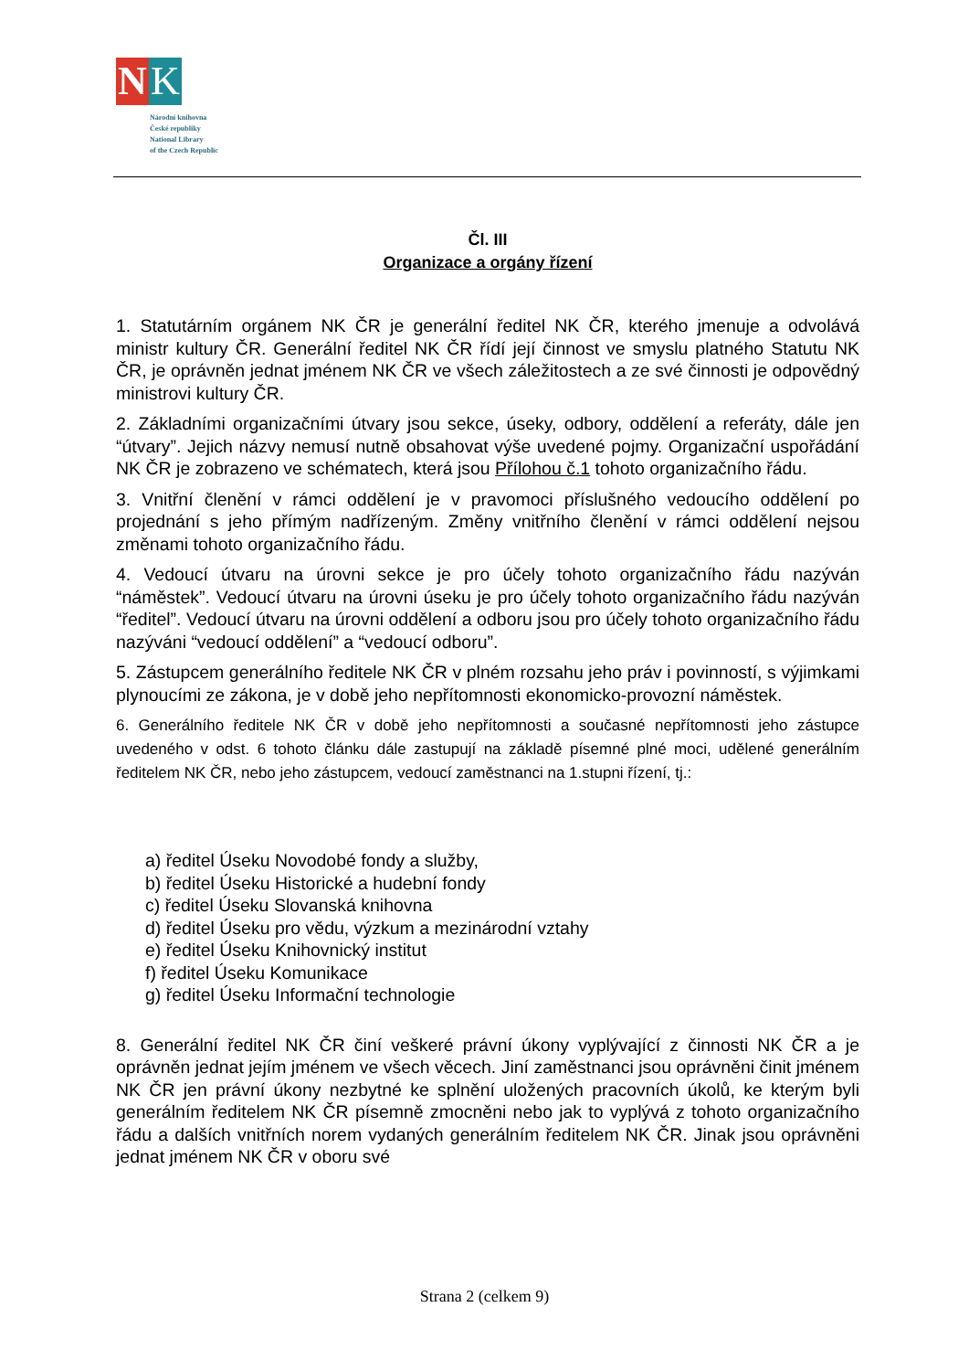N K
Národní knihovna
České republiky
National Library
of the Czech Republic
Čl. III
Organizace a orgány řízení
1. Statutárním orgánem NK ČR je generální ředitel NK ČR, kterého jmenuje a odvolává ministr kultury ČR. Generální ředitel NK ČR řídí její činnost ve smyslu platného Statutu NK ČR, je oprávněn jednat jménem NK ČR ve všech záležitostech a ze své činnosti je odpovědný ministrovi kultury ČR.
2. Základními organizačními útvary jsou sekce, úseky, odbory, oddělení a referáty, dále jen “útvary”. Jejich názvy nemusí nutně obsahovat výše uvedené pojmy. Organizační uspořádání NK ČR je zobrazeno ve schématech, která jsou Přílohou č.1 tohoto organizačního řádu.
3. Vnitřní členění v rámci oddělení je v pravomoci příslušného vedoucího oddělení po projednání s jeho přímým nadřízeným. Změny vnitřního členění v rámci oddělení nejsou změnami tohoto organizačního řádu.
4. Vedoucí útvaru na úrovni sekce je pro účely tohoto organizačního řádu nazýván “náměstek”. Vedoucí útvaru na úrovni úseku je pro účely tohoto organizačního řádu nazýván “ředitel”. Vedoucí útvaru na úrovni oddělení a odboru jsou pro účely tohoto organizačního řádu nazýváni “vedoucí oddělení” a “vedoucí odboru”.
5. Zástupcem generálního ředitele NK ČR v plném rozsahu jeho práv i povinností, s výjimkami plynoucími ze zákona, je v době jeho nepřítomnosti ekonomicko-provozní náměstek.
6. Generálního ředitele NK ČR v době jeho nepřítomnosti a současné nepřítomnosti jeho zástupce uvedeného v odst. 6 tohoto článku dále zastupují na základě písemné plné moci, udělené generálním ředitelem NK ČR, nebo jeho zástupcem, vedoucí zaměstnanci na 1.stupni řízení, tj.:
a) ředitel Úseku Novodobé fondy a služby,
b) ředitel Úseku Historické a hudební fondy
c) ředitel Úseku Slovanská knihovna
d) ředitel Úseku pro vědu, výzkum a mezinárodní vztahy
e) ředitel Úseku Knihovnický institut
f) ředitel Úseku Komunikace
g) ředitel Úseku Informační technologie
8. Generální ředitel NK ČR činí veškeré právní úkony vyplývající z činnosti NK ČR a je oprávněn jednat jejím jménem ve všech věcech. Jiní zaměstnanci jsou oprávněni činit jménem NK ČR jen právní úkony nezbytné ke splnění uložených pracovních úkolů, ke kterým byli generálním ředitelem NK ČR písemně zmocněni nebo jak to vyplývá z tohoto organizačního řádu a dalších vnitřních norem vydaných generálním ředitelem NK ČR. Jinak jsou oprávněni jednat jménem NK ČR v oboru své
Strana 2 (celkem 9)